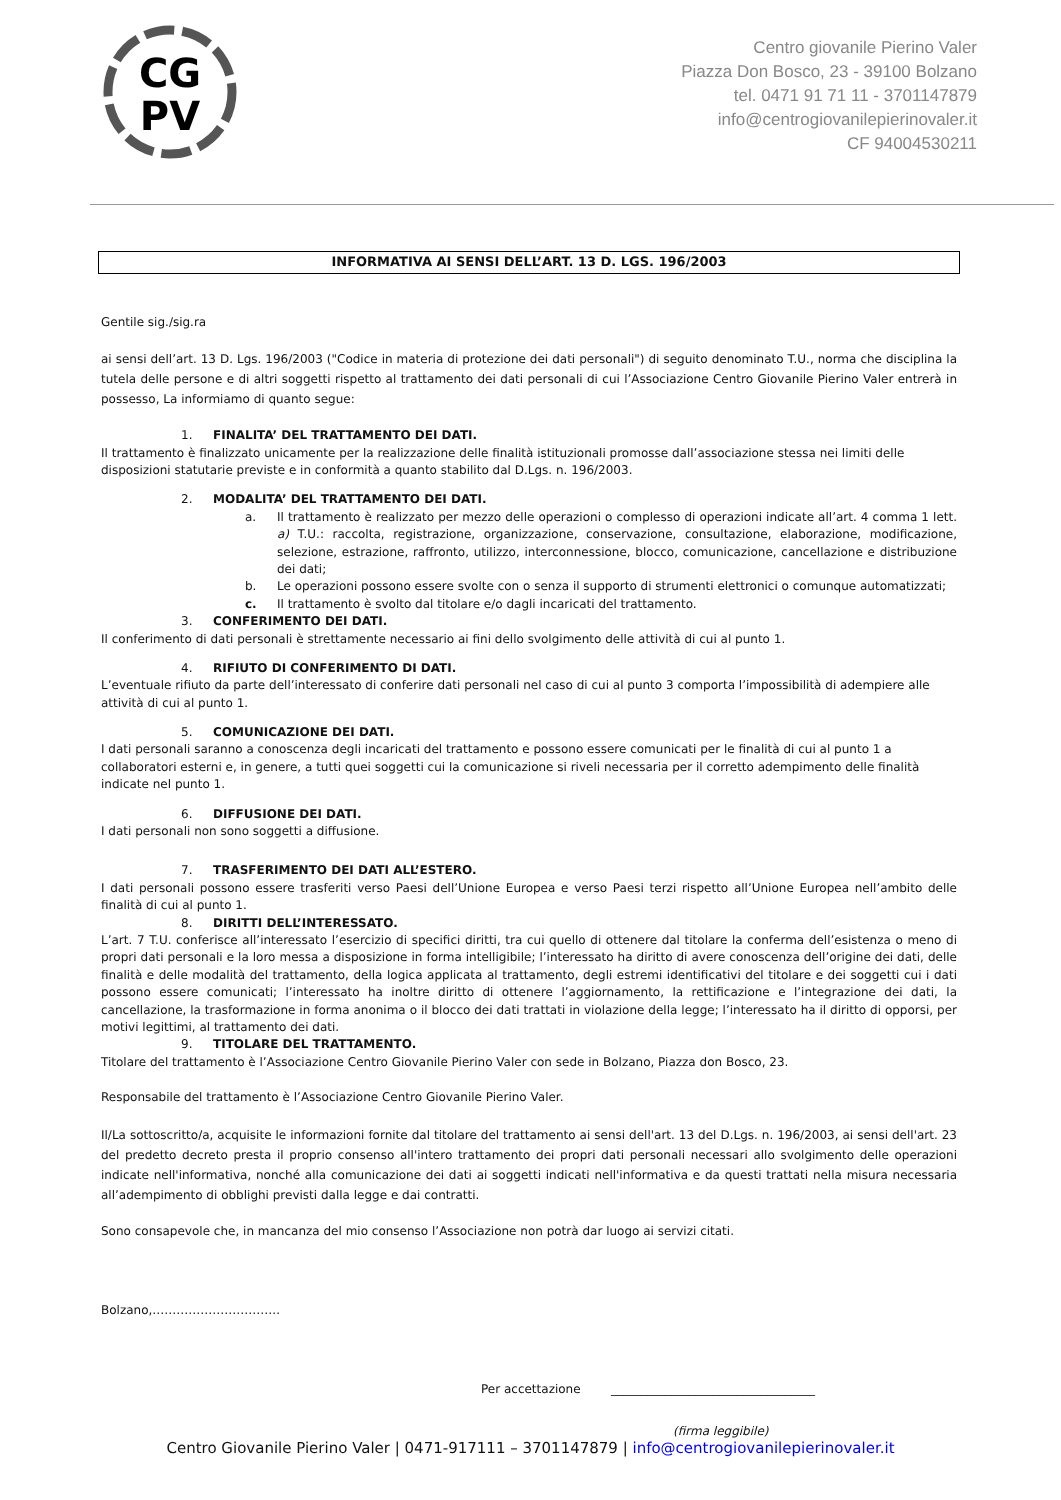CG
PV
Centro giovanile Pierino Valer
Piazza Don Bosco, 23 - 39100 Bolzano
tel. 0471 91 71 11 - 3701147879
info@centrogiovanilepierinovaler.it
CF 94004530211
INFORMATIVA AI SENSI DELL’ART. 13 D. LGS. 196/2003
Gentile sig./sig.ra
ai sensi dell’art. 13 D. Lgs. 196/2003 ("Codice in materia di protezione dei dati personali") di seguito denominato T.U., norma che disciplina la tutela delle persone e di altri soggetti rispetto al trattamento dei dati personali di cui l’Associazione Centro Giovanile Pierino Valer entrerà in possesso, La informiamo di quanto segue:
1. FINALITA’ DEL TRATTAMENTO DEI DATI.
Il trattamento è finalizzato unicamente per la realizzazione delle finalità istituzionali promosse dall’associazione stessa nei limiti delle disposizioni statutarie previste e in conformità a quanto stabilito dal D.Lgs. n. 196/2003.
2. MODALITA’ DEL TRATTAMENTO DEI DATI.
a. Il trattamento è realizzato per mezzo delle operazioni o complesso di operazioni indicate all’art. 4 comma 1 lett. a) T.U.: raccolta, registrazione, organizzazione, conservazione, consultazione, elaborazione, modificazione, selezione, estrazione, raffronto, utilizzo, interconnessione, blocco, comunicazione, cancellazione e distribuzione dei dati;
b. Le operazioni possono essere svolte con o senza il supporto di strumenti elettronici o comunque automatizzati;
c. Il trattamento è svolto dal titolare e/o dagli incaricati del trattamento.
3. CONFERIMENTO DEI DATI.
Il conferimento di dati personali è strettamente necessario ai fini dello svolgimento delle attività di cui al punto 1.
4. RIFIUTO DI CONFERIMENTO DI DATI.
L’eventuale rifiuto da parte dell’interessato di conferire dati personali nel caso di cui al punto 3 comporta l’impossibilità di adempiere alle attività di cui al punto 1.
5. COMUNICAZIONE DEI DATI.
I dati personali saranno a conoscenza degli incaricati del trattamento e possono essere comunicati per le finalità di cui al punto 1 a collaboratori esterni e, in genere, a tutti quei soggetti cui la comunicazione si riveli necessaria per il corretto adempimento delle finalità indicate nel punto 1.
6. DIFFUSIONE DEI DATI.
I dati personali non sono soggetti a diffusione.
7. TRASFERIMENTO DEI DATI ALL’ESTERO.
I dati personali possono essere trasferiti verso Paesi dell’Unione Europea e verso Paesi terzi rispetto all’Unione Europea nell’ambito delle finalità di cui al punto 1.
8. DIRITTI DELL’INTERESSATO.
L’art. 7 T.U. conferisce all’interessato l’esercizio di specifici diritti, tra cui quello di ottenere dal titolare la conferma dell’esistenza o meno di propri dati personali e la loro messa a disposizione in forma intelligibile; l’interessato ha diritto di avere conoscenza dell’origine dei dati, delle finalità e delle modalità del trattamento, della logica applicata al trattamento, degli estremi identificativi del titolare e dei soggetti cui i dati possono essere comunicati; l’interessato ha inoltre diritto di ottenere l’aggiornamento, la rettificazione e l’integrazione dei dati, la cancellazione, la trasformazione in forma anonima o il blocco dei dati trattati in violazione della legge; l’interessato ha il diritto di opporsi, per motivi legittimi, al trattamento dei dati.
9. TITOLARE DEL TRATTAMENTO.
Titolare del trattamento è l’Associazione Centro Giovanile Pierino Valer con sede in Bolzano, Piazza don Bosco, 23.
Responsabile del trattamento è l’Associazione Centro Giovanile Pierino Valer.
Il/La sottoscritto/a, acquisite le informazioni fornite dal titolare del trattamento ai sensi dell'art. 13 del D.Lgs. n. 196/2003, ai sensi dell'art. 23 del predetto decreto presta il proprio consenso all'intero trattamento dei propri dati personali necessari allo svolgimento delle operazioni indicate nell'informativa, nonché alla comunicazione dei dati ai soggetti indicati nell'informativa e da questi trattati nella misura necessaria all’adempimento di obblighi previsti dalla legge e dai contratti.
Sono consapevole che, in mancanza del mio consenso l’Associazione non potrà dar luogo ai servizi citati.
Bolzano,…………………………..
Per accettazione __________________________________
(firma leggibile)
Centro Giovanile Pierino Valer | 0471-917111 – 3701147879 | info@centrogiovanilepierinovaler.it